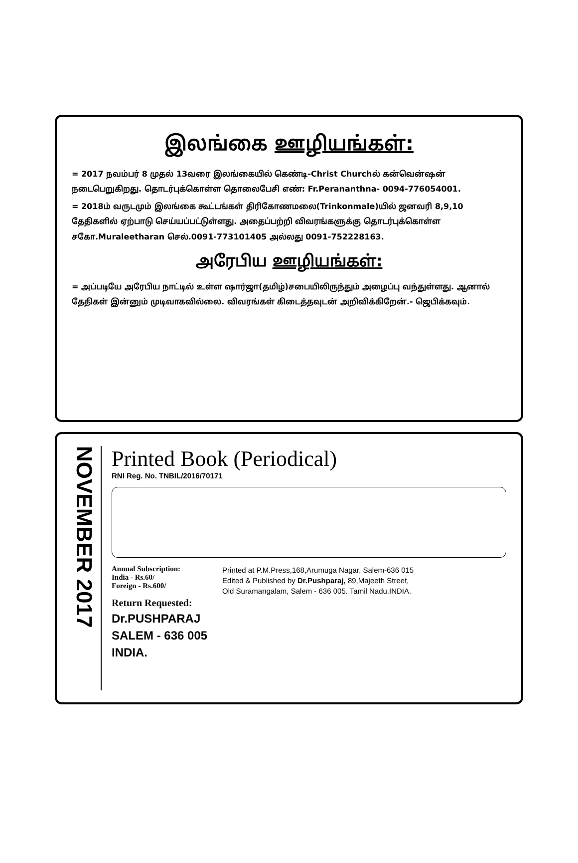இலங்கை ஊழியங்கள்:
= 2017 நவம்பர் 8 முதல் 13வரை இலங்கையில் கெண்டி-Christ Churchல் கன்வென்ஷன் நடைபெறுகிறது. தொடர்புக்கொள்ள தொலைபேசி எண்: Fr.Perananthna- 0094-776054001.
= 2018ம் வருடமும் இலங்கை கூட்டங்கள் திரிகோணமலை(Trinkonmale)யில் ஜனவரி 8,9,10 தேதிகளில் ஏற்பாடு செய்யப்பட்டுள்ளது. அதைப்பற்றி விவரங்களுக்கு தொடர்புக்கொள்ள சகோ.Muraleetharan செல்.0091-773101405 அல்லது 0091-752228163.
அரேபிய ஊழியங்கள்:
= அப்படியே அரேபிய நாட்டில் உள்ள ஷார்ஜா(தமிழ்)சபையிலிருந்தும் அழைப்பு வந்துள்ளது. ஆனால் தேதிகள் இன்னும் முடிவாகவில்லை. விவரங்கள் கிடைத்தவுடன் அறிவிக்கிறேன்.- ஜெபிக்கவும்.
NOVEMBER 2017
Printed Book (Periodical)
RNI Reg. No. TNBIL/2016/70171
Annual Subscription:
India - Rs.60/
Foreign - Rs.600/
Return Requested:
Dr.PUSHPARAJ
SALEM - 636 005
INDIA.
Printed at P.M.Press,168,Arumuga Nagar, Salem-636 015
Edited & Published by Dr.Pushparaj, 89,Majeeth Street,
Old Suramangalam, Salem - 636 005. Tamil Nadu.INDIA.